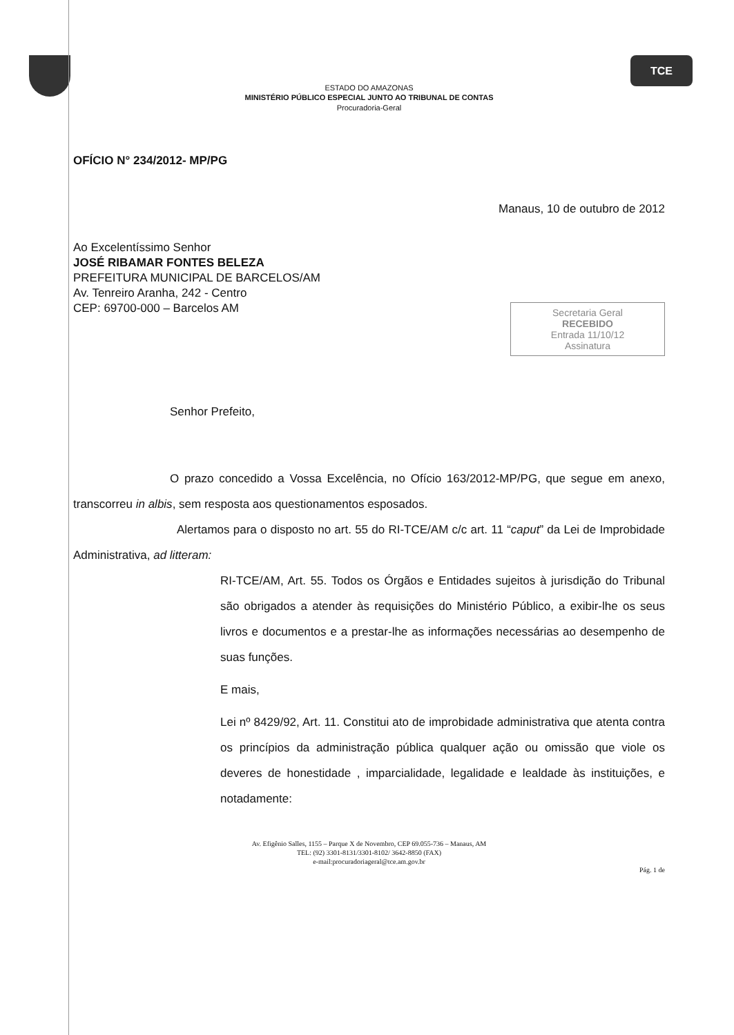TCE
ESTADO DO AMAZONAS
MINISTÉRIO PÚBLICO ESPECIAL JUNTO AO TRIBUNAL DE CONTAS
Procuradoria-Geral
OFÍCIO N° 234/2012- MP/PG
Manaus, 10 de outubro de 2012
Ao Excelentíssimo Senhor
JOSÉ RIBAMAR FONTES BELEZA
PREFEITURA MUNICIPAL DE BARCELOS/AM
Av. Tenreiro Aranha, 242 - Centro
CEP: 69700-000 – Barcelos AM
Secretaria Geral
RECEBIDO
Entrada 11/10/12
Assinatura
Senhor Prefeito,
O prazo concedido a Vossa Excelência, no Ofício 163/2012-MP/PG, que segue em anexo, transcorreu in albis, sem resposta aos questionamentos esposados.
Alertamos para o disposto no art. 55 do RI-TCE/AM c/c art. 11 “caput” da Lei de Improbidade Administrativa, ad litteram:
RI-TCE/AM, Art. 55. Todos os Órgãos e Entidades sujeitos à jurisdição do Tribunal são obrigados a atender às requisições do Ministério Público, a exibir-lhe os seus livros e documentos e a prestar-lhe as informações necessárias ao desempenho de suas funções.
E mais,
Lei nº 8429/92, Art. 11. Constitui ato de improbidade administrativa que atenta contra os princípios da administração pública qualquer ação ou omissão que viole os deveres de honestidade , imparcialidade, legalidade e lealdade às instituições, e notadamente:
Av. Efigênio Salles, 1155 – Parque X de Novembro, CEP 69.055-736 – Manaus, AM
TEL: (92) 3301-8131/3301-8102/ 3642-8850 (FAX)
e-mail:procuradoriageral@tce.am.gov.br
Pág. 1 de